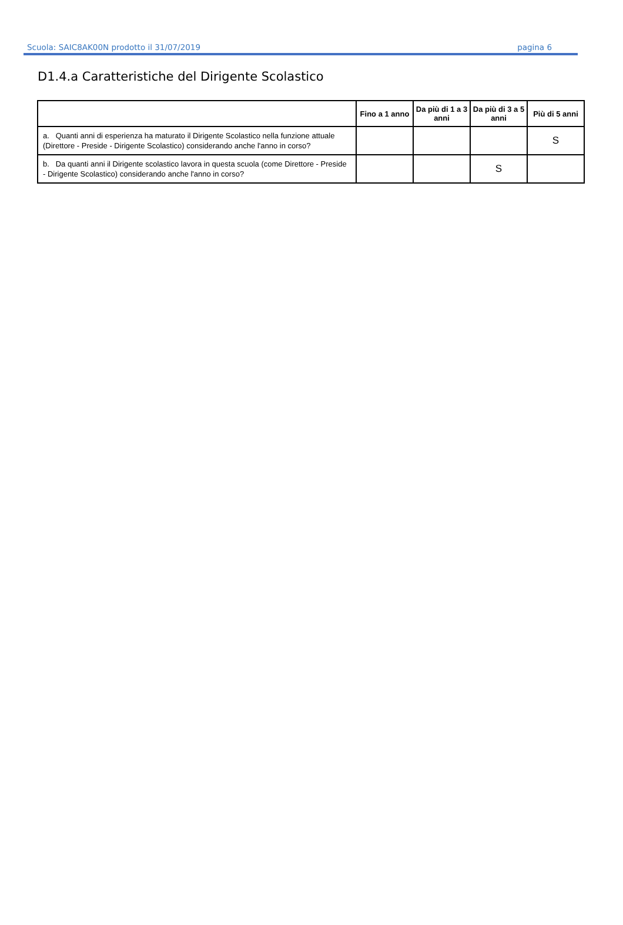Scuola: SAIC8AK00N prodotto il 31/07/2019 pagina 6
D1.4.a Caratteristiche del Dirigente Scolastico
| | Fino a 1 anno | Da più di 1 a 3 anni | Da più di 3 a 5 anni | Più di 5 anni |
| --- | --- | --- | --- | --- |
| a. Quanti anni di esperienza ha maturato il Dirigente Scolastico nella funzione attuale (Direttore - Preside - Dirigente Scolastico) considerando anche l'anno in corso? | | | | S |
| b. Da quanti anni il Dirigente scolastico lavora in questa scuola (come Direttore - Preside - Dirigente Scolastico) considerando anche l'anno in corso? | | | S | |